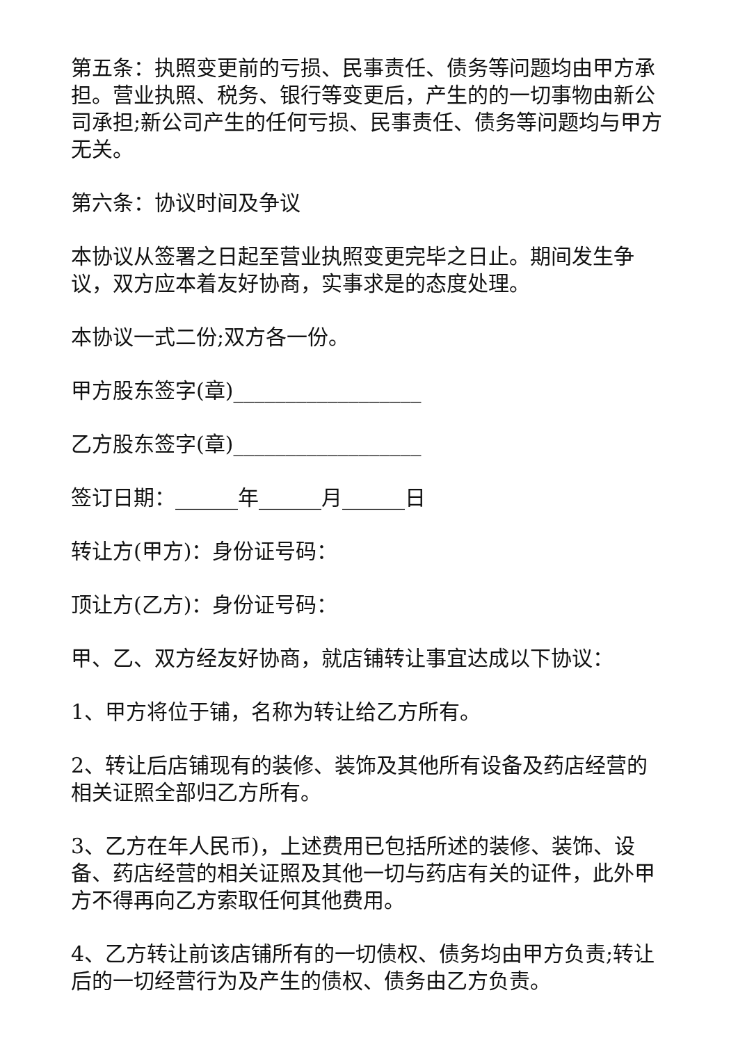第五条：执照变更前的亏损、民事责任、债务等问题均由甲方承担。营业执照、税务、银行等变更后，产生的的一切事物由新公司承担;新公司产生的任何亏损、民事责任、债务等问题均与甲方无关。
第六条：协议时间及争议
本协议从签署之日起至营业执照变更完毕之日止。期间发生争议，双方应本着友好协商，实事求是的态度处理。
本协议一式二份;双方各一份。
甲方股东签字(章)__________________
乙方股东签字(章)__________________
签订日期：______年______月______日
转让方(甲方)：身份证号码：
顶让方(乙方)：身份证号码：
甲、乙、双方经友好协商，就店铺转让事宜达成以下协议：
1、甲方将位于铺，名称为转让给乙方所有。
2、转让后店铺现有的装修、装饰及其他所有设备及药店经营的相关证照全部归乙方所有。
3、乙方在年人民币)，上述费用已包括所述的装修、装饰、设备、药店经营的相关证照及其他一切与药店有关的证件，此外甲方不得再向乙方索取任何其他费用。
4、乙方转让前该店铺所有的一切债权、债务均由甲方负责;转让后的一切经营行为及产生的债权、债务由乙方负责。